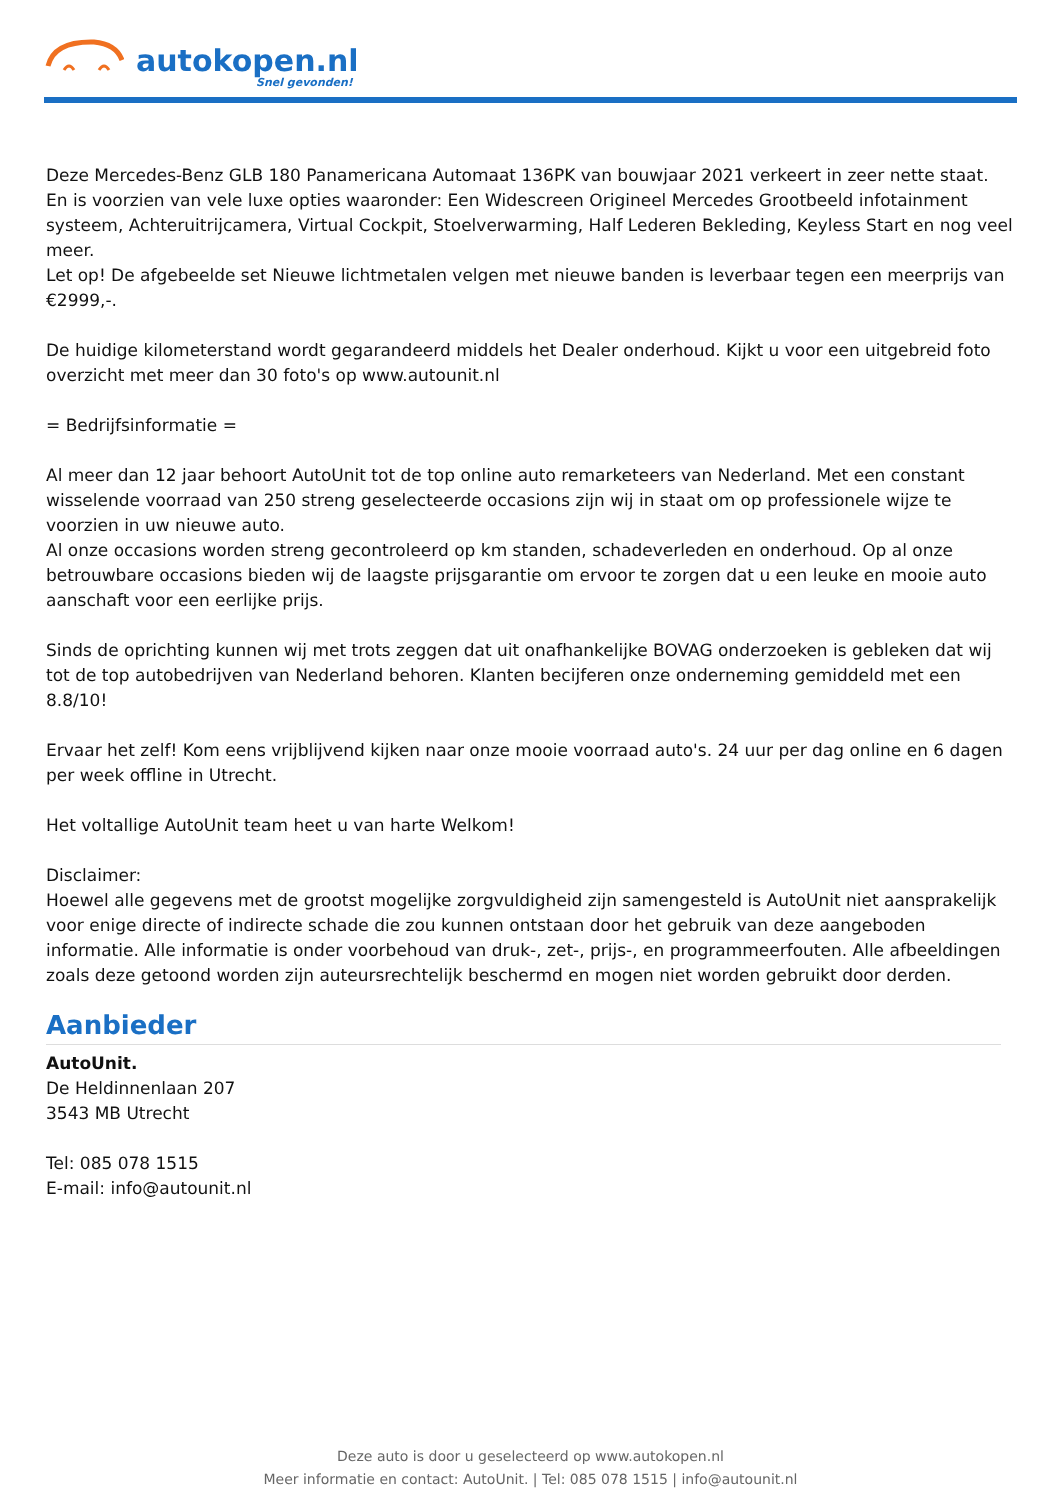autokopen.nl
Snel gevonden!
Deze Mercedes-Benz GLB 180 Panamericana Automaat 136PK van bouwjaar 2021 verkeert in zeer nette staat. En is voorzien van vele luxe opties waaronder: Een Widescreen Origineel Mercedes Grootbeeld infotainment systeem, Achteruitrijcamera, Virtual Cockpit, Stoelverwarming, Half Lederen Bekleding, Keyless Start en nog veel meer.
Let op! De afgebeelde set Nieuwe lichtmetalen velgen met nieuwe banden is leverbaar tegen een meerprijs van €2999,-.
De huidige kilometerstand wordt gegarandeerd middels het Dealer onderhoud. Kijkt u voor een uitgebreid foto overzicht met meer dan 30 foto's op www.autounit.nl
= Bedrijfsinformatie =
Al meer dan 12 jaar behoort AutoUnit tot de top online auto remarketeers van Nederland. Met een constant wisselende voorraad van 250 streng geselecteerde occasions zijn wij in staat om op professionele wijze te voorzien in uw nieuwe auto.
Al onze occasions worden streng gecontroleerd op km standen, schadeverleden en onderhoud. Op al onze betrouwbare occasions bieden wij de laagste prijsgarantie om ervoor te zorgen dat u een leuke en mooie auto aanschaft voor een eerlijke prijs.
Sinds de oprichting kunnen wij met trots zeggen dat uit onafhankelijke BOVAG onderzoeken is gebleken dat wij tot de top autobedrijven van Nederland behoren. Klanten becijferen onze onderneming gemiddeld met een 8.8/10!
Ervaar het zelf! Kom eens vrijblijvend kijken naar onze mooie voorraad auto's. 24 uur per dag online en 6 dagen per week offline in Utrecht.
Het voltallige AutoUnit team heet u van harte Welkom!
Disclaimer:
Hoewel alle gegevens met de grootst mogelijke zorgvuldigheid zijn samengesteld is AutoUnit niet aansprakelijk voor enige directe of indirecte schade die zou kunnen ontstaan door het gebruik van deze aangeboden informatie. Alle informatie is onder voorbehoud van druk-, zet-, prijs-, en programmeerfouten. Alle afbeeldingen zoals deze getoond worden zijn auteursrechtelijk beschermd en mogen niet worden gebruikt door derden.
Aanbieder
AutoUnit.
De Heldinnenlaan 207
3543 MB Utrecht
Tel: 085 078 1515
E-mail: info@autounit.nl
Deze auto is door u geselecteerd op www.autokopen.nl
Meer informatie en contact: AutoUnit. | Tel: 085 078 1515 | info@autounit.nl